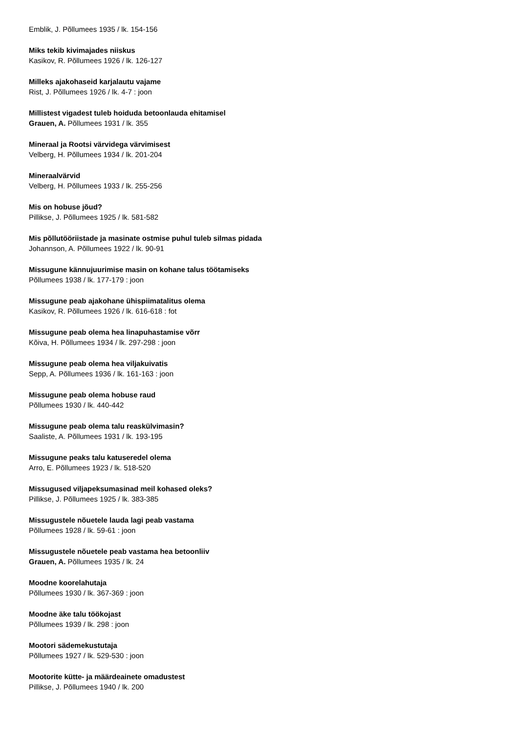Emblik, J. Põllumees 1935 / lk. 154-156
Miks tekib kivimajades niiskus
Kasikov, R. Põllumees 1926 / lk. 126-127
Milleks ajakohaseid karjalautu vajame
Rist, J. Põllumees 1926 / lk. 4-7 : joon
Millistest vigadest tuleb hoiduda betoonlauda ehitamisel
Grauen, A. Põllumees 1931 / lk. 355
Mineraal ja Rootsi värvidega värvimisest
Velberg, H. Põllumees 1934 / lk. 201-204
Mineraalvärvid
Velberg, H. Põllumees 1933 / lk. 255-256
Mis on hobuse jõud?
Pillikse, J. Põllumees 1925 / lk. 581-582
Mis põllutööriistade ja masinate ostmise puhul tuleb silmas pidada
Johannson, A. Põllumees 1922 / lk. 90-91
Missugune kännujuurimise masin on kohane talus töötamiseks
Põllumees 1938 / lk. 177-179 : joon
Missugune peab ajakohane ühispiimatalitus olema
Kasikov, R. Põllumees 1926 / lk. 616-618 : fot
Missugune peab olema hea linapuhastamise võrr
Kõiva, H. Põllumees 1934 / lk. 297-298 : joon
Missugune peab olema hea viljakuivatis
Sepp, A. Põllumees 1936 / lk. 161-163 : joon
Missugune peab olema hobuse raud
Põllumees 1930 / lk. 440-442
Missugune peab olema talu reaskülvimasin?
Saaliste, A. Põllumees 1931 / lk. 193-195
Missugune peaks talu katuseredel olema
Arro, E. Põllumees 1923 / lk. 518-520
Missugused viljapeksumasinad meil kohased oleks?
Pillikse, J. Põllumees 1925 / lk. 383-385
Missugustele nõuetele lauda lagi peab vastama
Põllumees 1928 / lk. 59-61 : joon
Missugustele nõuetele peab vastama hea betoonliiv
Grauen, A. Põllumees 1935 / lk. 24
Moodne koorelahutaja
Põllumees 1930 / lk. 367-369 : joon
Moodne äke talu töökojast
Põllumees 1939 / lk. 298 : joon
Mootori sädemekustutaja
Põllumees 1927 / lk. 529-530 : joon
Mootorite kütte- ja määrdeainete omadustest
Pillikse, J. Põllumees 1940 / lk. 200